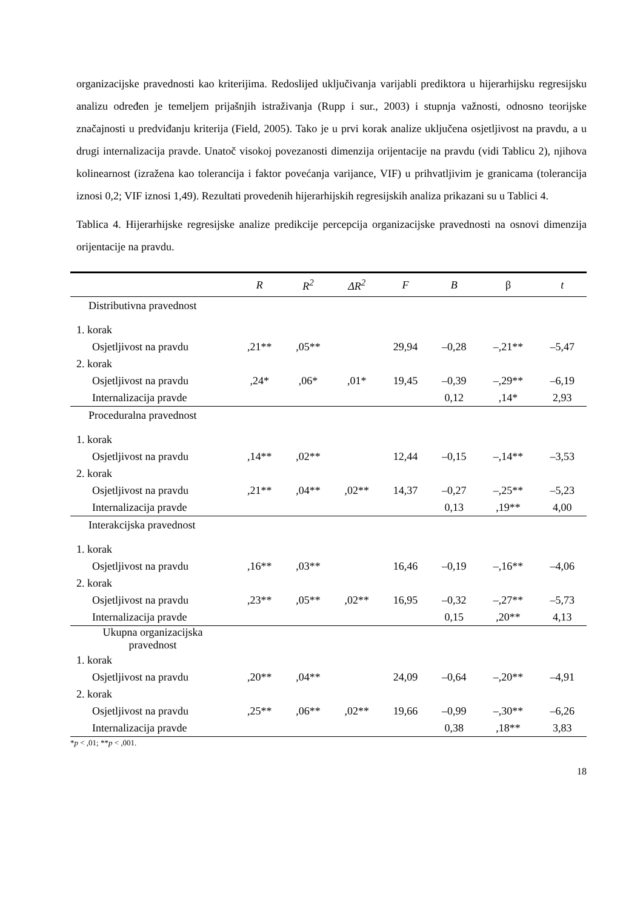organizacijske pravednosti kao kriterijima. Redoslijed uključivanja varijabli prediktora u hijerarhijsku regresijsku analizu određen je temeljem prijašnjih istraživanja (Rupp i sur., 2003) i stupnja važnosti, odnosno teorijske značajnosti u predviđanju kriterija (Field, 2005). Tako je u prvi korak analize uključena osjetljivost na pravdu, a u drugi internalizacija pravde. Unatoč visokoj povezanosti dimenzija orijentacije na pravdu (vidi Tablicu 2), njihova kolinearnost (izražena kao tolerancija i faktor povećanja varijance, VIF) u prihvatljivim je granicama (tolerancija iznosi 0,2; VIF iznosi 1,49). Rezultati provedenih hijerarhijskih regresijskih analiza prikazani su u Tablici 4.
Tablica 4. Hijerarhijske regresijske analize predikcije percepcija organizacijske pravednosti na osnovi dimenzija orijentacije na pravdu.
| | R | R<sup>2</sup> | ΔR<sup>2</sup> | F | B | β | t |
| --- | --- | --- | --- | --- | --- | --- | --- |
| Distributivna pravednost | | | | | | | |
| 1. korak | | | | | | | |
| Osjetljivost na pravdu | ,21** | ,05** | | 29,94 | –0,28 | –,21** | –5,47 |
| 2. korak | | | | | | | |
| Osjetljivost na pravdu | ,24* | ,06* | ,01* | 19,45 | –0,39 | –,29** | –6,19 |
| Internalizacija pravde | | | | | 0,12 | ,14* | 2,93 |
| Proceduralna pravednost | | | | | | | |
| 1. korak | | | | | | | |
| Osjetljivost na pravdu | ,14** | ,02** | | 12,44 | –0,15 | –,14** | –3,53 |
| 2. korak | | | | | | | |
| Osjetljivost na pravdu | ,21** | ,04** | ,02** | 14,37 | –0,27 | –,25** | –5,23 |
| Internalizacija pravde | | | | | 0,13 | ,19** | 4,00 |
| Interakcijska pravednost | | | | | | | |
| 1. korak | | | | | | | |
| Osjetljivost na pravdu | ,16** | ,03** | | 16,46 | –0,19 | –,16** | –4,06 |
| 2. korak | | | | | | | |
| Osjetljivost na pravdu | ,23** | ,05** | ,02** | 16,95 | –0,32 | –,27** | –5,73 |
| Internalizacija pravde | | | | | 0,15 | ,20** | 4,13 |
| Ukupna organizacijska pravednost | | | | | | | |
| 1. korak | | | | | | | |
| Osjetljivost na pravdu | ,20** | ,04** | | 24,09 | –0,64 | –,20** | –4,91 |
| 2. korak | | | | | | | |
| Osjetljivost na pravdu | ,25** | ,06** | ,02** | 19,66 | –0,99 | –,30** | –6,26 |
| Internalizacija pravde | | | | | 0,38 | ,18** | 3,83 |
*p < ,01; **p < ,001.
18